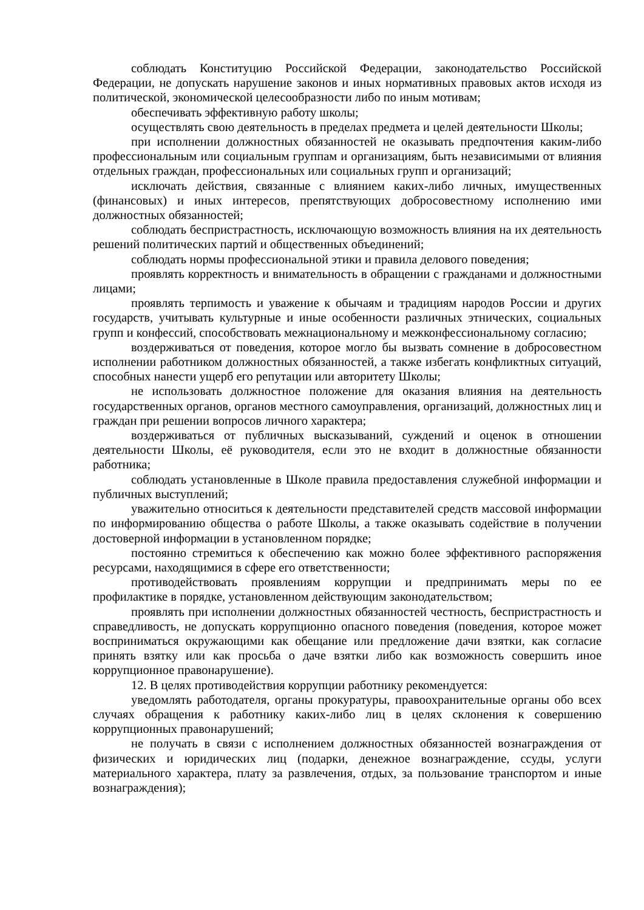соблюдать Конституцию Российской Федерации, законодательство Российской Федерации, не допускать нарушение законов и иных нормативных правовых актов исходя из политической, экономической целесообразности либо по иным мотивам;
обеспечивать эффективную работу школы;
осуществлять свою деятельность в пределах предмета и целей деятельности Школы;
при исполнении должностных обязанностей не оказывать предпочтения каким-либо профессиональным или социальным группам и организациям, быть независимыми от влияния отдельных граждан, профессиональных или социальных групп и организаций;
исключать действия, связанные с влиянием каких-либо личных, имущественных (финансовых) и иных интересов, препятствующих добросовестному исполнению ими должностных обязанностей;
соблюдать беспристрастность, исключающую возможность влияния на их деятельность решений политических партий и общественных объединений;
соблюдать нормы профессиональной этики и правила делового поведения;
проявлять корректность и внимательность в обращении с гражданами и должностными лицами;
проявлять терпимость и уважение к обычаям и традициям народов России и других государств, учитывать культурные и иные особенности различных этнических, социальных групп и конфессий, способствовать межнациональному и межконфессиональному согласию;
воздерживаться от поведения, которое могло бы вызвать сомнение в добросовестном исполнении работником должностных обязанностей, а также избегать конфликтных ситуаций, способных нанести ущерб его репутации или авторитету Школы;
не использовать должностное положение для оказания влияния на деятельность государственных органов, органов местного самоуправления, организаций, должностных лиц и граждан при решении вопросов личного характера;
воздерживаться от публичных высказываний, суждений и оценок в отношении деятельности Школы, её руководителя, если это не входит в должностные обязанности работника;
соблюдать установленные в Школе правила предоставления служебной информации и публичных выступлений;
уважительно относиться к деятельности представителей средств массовой информации по информированию общества о работе Школы, а также оказывать содействие в получении достоверной информации в установленном порядке;
постоянно стремиться к обеспечению как можно более эффективного распоряжения ресурсами, находящимися в сфере его ответственности;
противодействовать проявлениям коррупции и предпринимать меры по ее профилактике в порядке, установленном действующим законодательством;
проявлять при исполнении должностных обязанностей честность, беспристрастность и справедливость, не допускать коррупционно опасного поведения (поведения, которое может восприниматься окружающими как обещание или предложение дачи взятки, как согласие принять взятку или как просьба о даче взятки либо как возможность совершить иное коррупционное правонарушение).
12. В целях противодействия коррупции работнику рекомендуется:
уведомлять работодателя, органы прокуратуры, правоохранительные органы обо всех случаях обращения к работнику каких-либо лиц в целях склонения к совершению коррупционных правонарушений;
не получать в связи с исполнением должностных обязанностей вознаграждения от физических и юридических лиц (подарки, денежное вознаграждение, ссуды, услуги материального характера, плату за развлечения, отдых, за пользование транспортом и иные вознаграждения);